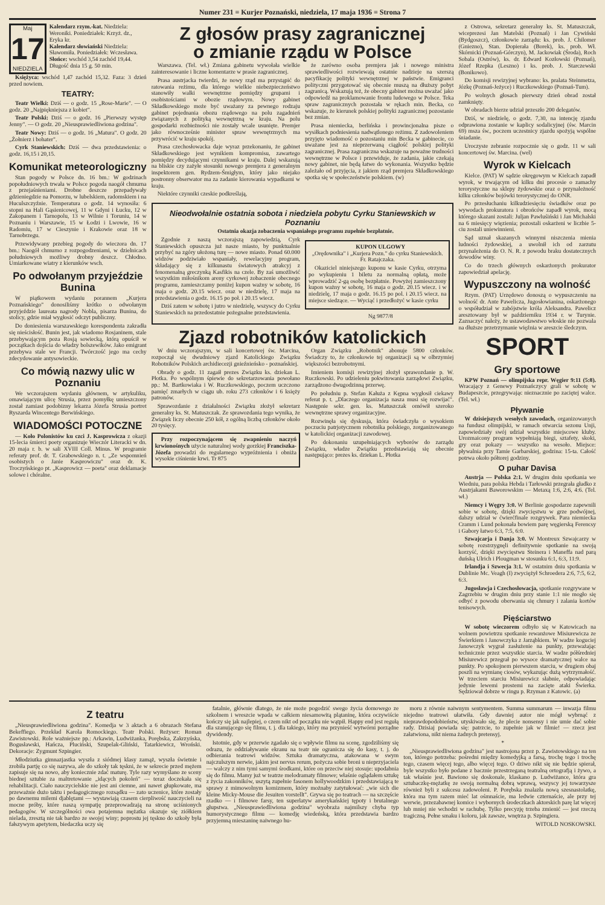Numer 231 = Kurjer Poznański, niedziela, 17 maja 1936 = Strona 7
Maj
17
NIEDZIELA
Kalendarz rzym.-kat. Niedziela: Weroniki. Poniedziałek: Krzyż. dz., Eryka kr.
Kalendarz słowiański Niedziela: Sławomiła. Poniedziałek: Wczesława.
Słońce: wschód 3,54 zachód 19,44. Długość dnia 15 g. 50 min.
Księżyca: wschód 1,47 zachód 15,32. Faza: 3 dzień przed nowiem.
TEATRY:
Teatr Wielki: Dziś — o godz. 15 „Rose-Marie". — O godz. 20 „Najpiękniejsza z kobiet".
Teatr Polski: Dziś — o godz. 16 „Pierwszy występ Jenny". — O godz. 20 „Nieusprawiedliwiona godzina".
Teatr Nowy: Dziś — o godz. 16 „Matura". O godz. 20 „Żołnierz i bohater".
Cyrk Staniewskich: Dziś — dwa przedstawienia: o godz. 16,15 i 20,15.
Komunikat meteorologiczny
Stan pogody w Polsce dn. 16 bm.: W godzinach popołudniowych trwała w Polsce pogoda naogół chmurna z przejaśnieniami. Drobne deszcze przepadywały gdzieniegdzie na Pomorzu, w lubelskiem, radomskiem i na Huculszczyźnie. Temperatura o godz. 14 wynosiła: 6 stopni na Hali Gąsienicowej, 11 w Gdyni i Łucku, 12 w Zakopanem i Tarnopolu, 13 w Wilnie i Toruniu, 14 w Poznaniu i Warszawie, 15 w Łodzi i Lwowie, 16 w Radomiu, 17 w Cieszynie i Krakowie oraz 18 w Tarnobrzegu.
Przewidywany przebieg pogody do wieczora dn. 17 bm.: Naogół chmurno z rozpogodzeniami, w dzielnicach południowych możliwy drobny deszcz. Chłodno. Umiarkowane wiatry z kierunków wsch.
Po odwołanym przyjeździe Bunina
W piątkowem wydaniu porannem „Kurjera Poznańskiego" donosiliśmy krótko o odwołanym przyjeździe laureata nagrody Nobla, pisarza Bunina, do stolicy, gdzie miał wygłosić odczyt publiczny.
Do doniesienia warszawskiego korespondenta zakradła się nieścisłość. Bunin jest, jak wiadomo Rosjaninem, stale przebywającym poza Rosją sowiecką, którą opuścił w początkach dojścia do władzy bolszewików. Jako emigrant przebywa stale we Francji. Twórczość jego ma cechy zdecydowanie antysowieckie.
Co mówią nazwy ulic w Poznaniu
We wczorajszem wydaniu głównem, w artykuliku, omawiającym ulicę Strusia, przez pomyłkę umieszczony został zamiast podobizny lekarza Józefa Strusia portret Ryszarda Wincentego Berwińskiego.
WIADOMOŚCI POTOCZNE
— Koło Polonistów ku czci J. Kasprowicza z okazji 15-lecia śmierci poety organizuje Wieczór Literacki w dn. 20 maja r. b. w sali XVIII Coll. Minus. W programie referaty prof. dr. T. Grabowskiego n. t. „Ze wspomnień osobistych o Janie Kasprowiczu" oraz dr. K. Troczyńskiego pt. „Kasprowicz — poeta" oraz deklamacje solowe i chóralne.
Z głosów prasy zagranicznej
o zmianie rządu w Polsce
Warszawa. (Tel. wł.) Zmiana gabinetu wywołała wielkie zainteresowanie i liczne komentarze w prasie zagranicznej.
Prasa austrjacka twierdzi, że nowy rząd ma przystąpić do ratowania reżimu, dla którego wielkie niebezpieczeństwo stanowiły walki wewnętrzne pomiędzy grupami i osobistościami w obozie rządowym. Nowy gabinet Składkowskiego może być uważany za pewnego rodzaju gabinet pojednania obozu rządowego na polu zagadnień związanych z polityką wewnętrzną w kraju. Na polu gospodarki rozbieżności nie zostały wcale usunięte. Premjer jako równocześnie minister spraw wewnętrznych ma przywrócić w kraju spokój.
Prasa czechosłowacka daje wyraz przekonaniu, że gabinet Składkowskiego jest wynikiem kompromisu, zawartego pomiędzy decydującymi czynnikami w kraju. Dalej wskazują na bliskie czy zażyłe stosunki nowego premjera z generalnym inspektorem gen. Rydzem-Śmigłym, który jako niejako postronny obserwator ma za zadanie kierowania wypadkami w kraju.
Niektóre czynniki czeskie podkreślają,
że zarówno osoba premjera jak i nowego ministra sprawiedliwości rozwiewają ostatnie nadzieje na szerszą pacyfikację polityki wewnętrznej w państwie. Emigranci polityczni przygotować się obecnie muszą na dłuższy pobyt zagranicą. Wskazują też, że obecny gabinet można uważać jako odpowiedź na proklamowanie frontu ludowego w Polsce. Teka spraw zagranicznych pozostała w rękach min. Becka, co wskazuje, że kierunek polskiej polityki zagranicznej pozostanie bez zmian.
Prasa niemiecka, berlińska i prowincjonalna pisze o wysiłkach podniesienia nadwątlonego reżimu. Z zadowoleniem przyjęto wiadomość o pozostaniu min Becka w gabinecie, co uważane jest za nieprzerwaną ciągłość polskiej polityki zagranicznej. Prasa zagraniczna wskazuje na poważne trudności wewnętrzne w Polsce i przewiduje, że zadania, jakie czekają nowy gabinet, nie będą łatwe do wykonania. Wszystko będzie zależało od przyjęcia, z jakiem rząd premjera Składkowskiego spotka się w społeczeństwie polskiem. (w)
Nieodwołalnie ostatnia sobota i niedziela pobytu Cyrku Staniewskich w Poznaniu
Ostatnia okazja zobaczenia wspaniałego programu zupełnie bezpłatnie.
Zgodnie z naszą wczorajszą zapowiedzią, Cyrk Staniewskich opuszcza już nasze miasto, by punktualnie przybyć na zgóry ułożoną turę — nowe miasto. Ponad 60.000 widzów podziwiało wspaniały, rewelacyjny program, składający się z kilkunastu światowych atrakcyj z fenomenalną greczynką Kasfikis na czele. By zaś umożliwić wszystkim miłośnikom areny cyrkowej zobaczenie obecnego programu, zamieszczamy poniżej kupon ważny w sobotę, 16 maja o godz. 20.15 wiecz. oraz w niedzielę, 17 maja na przedstawienia o godz. 16.15 po poł. i 20.15 wiecz.
Dziś zatem w sobotę i jutro w niedzielę, wszyscy do Cyrku Staniewskich na przedostatnie pożegnalne przedstawienia.
KUPON ULGOWY
„Orędownika" i „Kurjera Pozn." do cyrku Staniewskich. Fr. Ratajczaka.
Okaziciel niniejszego kuponu w kasie Cyrku, otrzyma po wykupieniu 1 biletu za normalną opłatą, może wprowadzić 2-gą osobę bezpłatnie. Powyżej zamieszczony kupon ważny w sobotę, 16 maja o godz. 20.15 wiecz. i w niedzielę, 17 maja o godz. 16.15 po pol. i 20.15 wiecz. na miejsce siedzące. — Wyciąć i przedłożyć w kasie cyrku
Ng 9877/8
Zjazd robotników katolickich
W dniu wczorajszym, w sali koncertowej św. Marcina, rozpoczął się dwudniowy zjazd Katolickiego Związku Robotników Polskich archidiecezji gnieźnieńsko - poznańskiej.
Obrady o godz. 11 zagaił prezes Związku ks. dziekan L. Płotka. Po wspólnym śpiewie do sekretarzowania powołano pp.: M. Bartkowiaka i W. Ruczkowskiego, poczem uczczono pamięć zmarłych w ciągu ub. roku 273 członków i 6 księży patronów.
Sprawozdanie z działalności Związku złożył sekretarz generalny ks. St. Matuszczak. Ze sprawozdania tego wynika, że Związek liczy obecnie 250 kół, z ogólną liczbą członków około 20 tysięcy.
Przy rozpoczynającem się zwapnieniu naczyń krwionośnych użycie naturalnej wody gorzkiej Franciszka-Józefa prowadzi do regularnego wypróżnienia i obniża wysokie ciśnienie krwi. Tr 875
Organ Związku „Robotnik" abonuje 5800 członków. Świadczy to, że członkowie tej organizacji są w olbrzymiej większości bezrobotnymi.
Imieniem komisji rewizyjnej złożył sprawozdanie p. W. Ruczkowski. Po udzieleniu pokwitowania zarządowi Związku, zarządzono dwugodzinną przerwę.
Po południu p. Stefan Kałuża z Kępna wygłosił ciekawy referat p. t. „Dlaczego organizacja nasza musi się rozwijać". Następnie sekr. gen. ks. Matuszczak omówił szeroko wewnętrzne sprawy organizacyjne.
Rozwinęła się dyskusja, która świadczyła o wysokiem poczuciu patrjotycznem robotnika polskiego, zorganizowanego w katolickiej organizacji zawodowej.
Po dokonaniu uzupełniających wyborów do zarządu Związku, władze Związku przedstawiają się obecnie następująco: prezes ks. dziekan L. Płotka
z Ostrowa, sekretarz generalny ks. St. Matuszczak, wiceprezesi Jan Matelski (Poznań) i Jan Cywiński (Bydgoszcz), członkowie zarządu: ks. prob. J. Chilomer (Gniezno), Stan. Dopierała (Borek), ks. prob. Wł. Skórnicki (Poznań-Górczyn), M. Jackowiak (Środa), Roch Sobala (Ostrów), ks. dr. Edward Kozłowski (Poznań), Józef Rzepka (Leszno) i ks. prob. J. Starczewski (Bonikowo).
Do komisji rewizyjnej wybrano: ks. pralata Steinmetza, Józkę (Poznań-Jeżyce) i Ruczkowskiego (Poznań-Tum).
Po wolnych głosach pierwszy dzień obrad został zamknięty.
W obradach bierze udział przeszło 200 delegatów.
Dziś, w niedzielę, o godz. 7,30, na intencję zjazdu odprawiona zostanie w kaplicy sodalicyjnej (św. Marcin 69) msza św., poczem uczestnicy zjazdu spożyją wspólne śniadanie.
Uroczyste zebranie rozpocznie się o godz. 11 w sali koncertowej św. Marcina. (wel)
Wyrok w Kielcach
Kielce. (PAT) W sądzie okręgowym w Kielcach zapadł wyrok, w trwającym od kilku dni procesie o zamachy terorystyczne na sklepy żydowskie oraz o przynależność kilku członków bojówki terorystycznej do ONR.
Po przesłuchaniu kilkudziesięciu świadków oraz po wywodach prokuratora i obrońców zapadł wyrok, mocą którego skazani zostali: Juljan Pawluśiński i Jan Michalski na 6 miesięcy więzienia; pozostali oskarżeni w liczbie 5-ciu zostali uniewinnieni.
Sąd uznał skazanych winnymi niszczenia mienia ludności żydowskiej, a uwolnił ich od zarzutu przynależenia do O. N. R. z powodu braku dostatecznych dowodów winy.
Co do trzech głównych oskarżonych prokurator zapowiedział apelację.
Wypuszczony na wolność
Rzym. (PAT) Urzędowo donoszą o wypuszczeniu na wolność dr. Ante Pawelicza, Jugosłowianina, oskarżonego o współudział w zabójstwie króla Aleksandra. Pawelicz aresztowany był w październiku 1934 r. w Turynie. Zaznaczyć należy, że ustawodawstwo włoskie nie pozwala na dłuższe przetrzymanie więźnia w areszcie śledczym.
SPORT
Gry sportowe
KPW Poznań — olimpijska repr. Węgier 9:11 (5:8). Wracający z Genewy Poznańczycy grali w sobotę w Budapeszcie, przegrywając nieznacznie po zaciętej walce. (Tel. wł.)
Pływanie
W dzisiejszych wesołych zawodach, organizowanych na fundusz olimpijski, w ramach otwarcia sezonu Unji, zapowiedziały swój udział wszystkie miejscowe kluby. Urozmaicony program wypełniają biegi, sztafety, skoki, gry oraz pokazy — wszystko na wesoło. Miejsce: pływalnia przy Tamie Garbarskiej, godzina: 15-ta. Całość potrwa około półtorej godziny.
O puhar Davisa
Austrja — Polska 2:1. W drugim dniu spotkania we Wiedniu, para polska Hebda i Tarłowski przegrała gładko z Austrjakami Baworowskim — Metaxą 1:6, 2:6, 4:6. (Tel. wł.)
Niemcy i Węgry 3:0. W Berlinie gospodarze zapewnili sobie w sobotę, dzięki zwycięstwu w grze podwójnej, dalszy udział w ćwierćfinale rozgrywek. Para niemiecka Cramm i Lund pokonała bowiem parę węgierską Ferencsy i Gabory łatwo 6:3, 7:5, 6:0.
Szwajcarja i Danja 3:0. W Montreux Szwajcarzy w sobotę rozstrzygnęli definitywnie spotkanie na swoją korzyść, dzięki zwycięstwu Steinera i Maneffa nad parą duńską Ulrich i Plougman w stosunku 6:1, 6:3, 11:9.
Irlandja i Szwecja 3:1. W ostatnim dniu spotkania w Dublinie Mc. Veagh (I) zwyciężył Schroedera 2:6, 7:5, 6:2, 6:3.
Jugosławja i Czechosłowacja, spotkanie rozgrywane w Zagrzebiu w drugim dniu przy stanie 1:1 nie mogło się odbyć z powodu oberwania się chmury i zalania kortów tenisowych.
Pięściarstwo
W sobotę wieczorem odbyło się w Katowicach na wolnem powietrzu spotkanie rewanżowe Misiurewicza ze Świerkiem i Janowczyka z Jarząbkiem. W wadze koguciej Janowczyk wygrał zasłużenie na punkty, przeważając technicznie przez wszystkie starcia. W wadze półśredniej Misiurewicz przegrał po wysoce dramatycznej walce na punkty. Po spokojnem pierwszem starciu, w drugiem obaj poszli na wymianę ciosów, wykazując dużą wytrzymałość. W trzeciem starciu Misiurewicz słabnie, odpowiadając jedynie lewemi prostemi na zacięte ataki Świerka. Sędziował dobrze w ringu p. Rzyman z Katowic. (a)
Z teatru
„Nieusprawiedliwiona godzina". Komedja w 3 aktach a 6 obrazach Stefana Bekeffiego. Przekład Karola Romockiego. Teatr Polski. Reżyser: Roman Zawistowski. Role ważniejsze pp.: Arkawin, Ludwiżanka, Porębska, Zakrzyńska, Bogusławski, Hańcza, Pluciński, Szupelak-Gliński, Tatarkiewicz, Wroński. Dekoracje: Zygmunt Szpingier.
Młodziutka gimnazjastka wyszła z siódmej klasy zamąż, wyszła świetnie i zrobiła partję co się nazywa, ale do szkoły tak tęskni, że w sekrecie przed mężem zapisuje się na nowo, aby koniecznie zdać maturę. Tyle razy wymyślano ze sceny biednej sztubie za maltretowanie „idących pokoleń" — teraz doczekała się rehabilitacji. Ciało nauczycielskie nie jest ani ciemne, ani nawet głupkowate, ma przeważnie dużo taktu i pedagogicznego rozsądku — zato uczenice, które zostały po dawnemu milemi djablętami — wystawiają czasem cierpliwość nauczycieli na mocne próby, które naszą sympatję przeprowadzają na stronę uciśnionych pedagogów. W szczególności owa potajemna mężatka okazuje się ziółkiem nielada, zresztą nie tak bardzo ze swojej winy; poprostu jej tęskno do szkoły była fałszywym apetytem, biedaczka uczy się
fatalnie, głównie dlatego, że nie może pogodzić swego życia domowego ze szkolnem i wreszcie wpada w całkiem niesamowitą plątaninę, która oczywiście kończy się jak najlepiej, o czem nikt od początku nie wątpił. Happy end jest regułą dla szanującego się filmu, t. j. dla takiego, który ma przynieść wytwórni porządne dywidendy.
Istotnie, gdy w przerwie zgadało się o wpływie filmu na scenę, zgodziliśmy się odrazu, że oddziaływanie ekranu na teatr nie ogranicza się do kasy, t. j. do odbierania teatrowi widzów. Sztuka dramatyczna, atakowana w swym najczulszym nerwie, jakim jest nervus rerum, pożycza sobie broni u nieprzyjaciela — walczy z nim tymi samymi środkami, które on przeciw niej stosuje: upodabnia się do filmu. Mamy już w teatrze melodramaty filmowe; właśnie oglądałem sztukę z życia zakonników, uszytą zupełnie fasonem hollywoodzkim i przedstawiającą te sprawy z mimowolnym komizmem, który możnaby zatytułować: „wie sich die kleine Micky-Mouse die Jesuiten vorstellt". Grywa się po teatrach — na szczęście rzadko — i filmowe farsy, ten superlatyw amerykańskiej tępoty i brutalnego głupstwa. „Nieusprawiedliwiona godzina" wyobraża najmilszy chyba typ humorystycznego filmu — komedję wiedeńską, która przedstawia bardzo przyjemną mieszaninę naiwnego hu-
moru z równie naiwnym sentymentem. Summa summarum — inwazja filmu niejedno teatrowi ułatwiła. Gdy dawniej autor nie mógł wybrnąć z nieprawdopodobieństw, utyskiwało się, że plecie nonsensy i nie umie dać sobie rady. Dzisiaj powiada się: patrzcie, to zupełnie jak w filmie! — rzecz jest załatwiona, nikt niema żadnych pretensyj.
*
„Nieusprawiedliwiona godzina" jest nastrojona przez p. Zawistowskiego na ten ton, którego potrzeba: pośredni między komedyjką a farsą, trochę tego i trochę tego, czasem więcej tego, albo więcej tego. O dziwo nikt się nie będzie spierał, byle wszystko było podane z bacznie przestrzeganą teatralną ortografją i żywo, a tak właśnie jest. Bawiono się doskonale, klaskano p. Ludwiżance, która gra sztubaczkę-mężatkę ze swoją normalną dobrą wprawą, wszyscy jej towarzysze również byli z sukcesu zadowoleni. P. Porębska znalazła nową szesnastolatkę, która ma tym razem mieć lat ośmnaście, ma ledwie czternaście, ale przy tej werwie, przezabawnej komice i wybornych środeczkach aktorskich parę lat więcej lub mniej nie wchodzi w rachubę. Tylko precyzję trzeba zmienić — jest rzeczą tragiczną. Pełne smaku i koloru, jak zawsze, wnętrza p. Szpingiera.
WITOLD NOSKOWSKI.